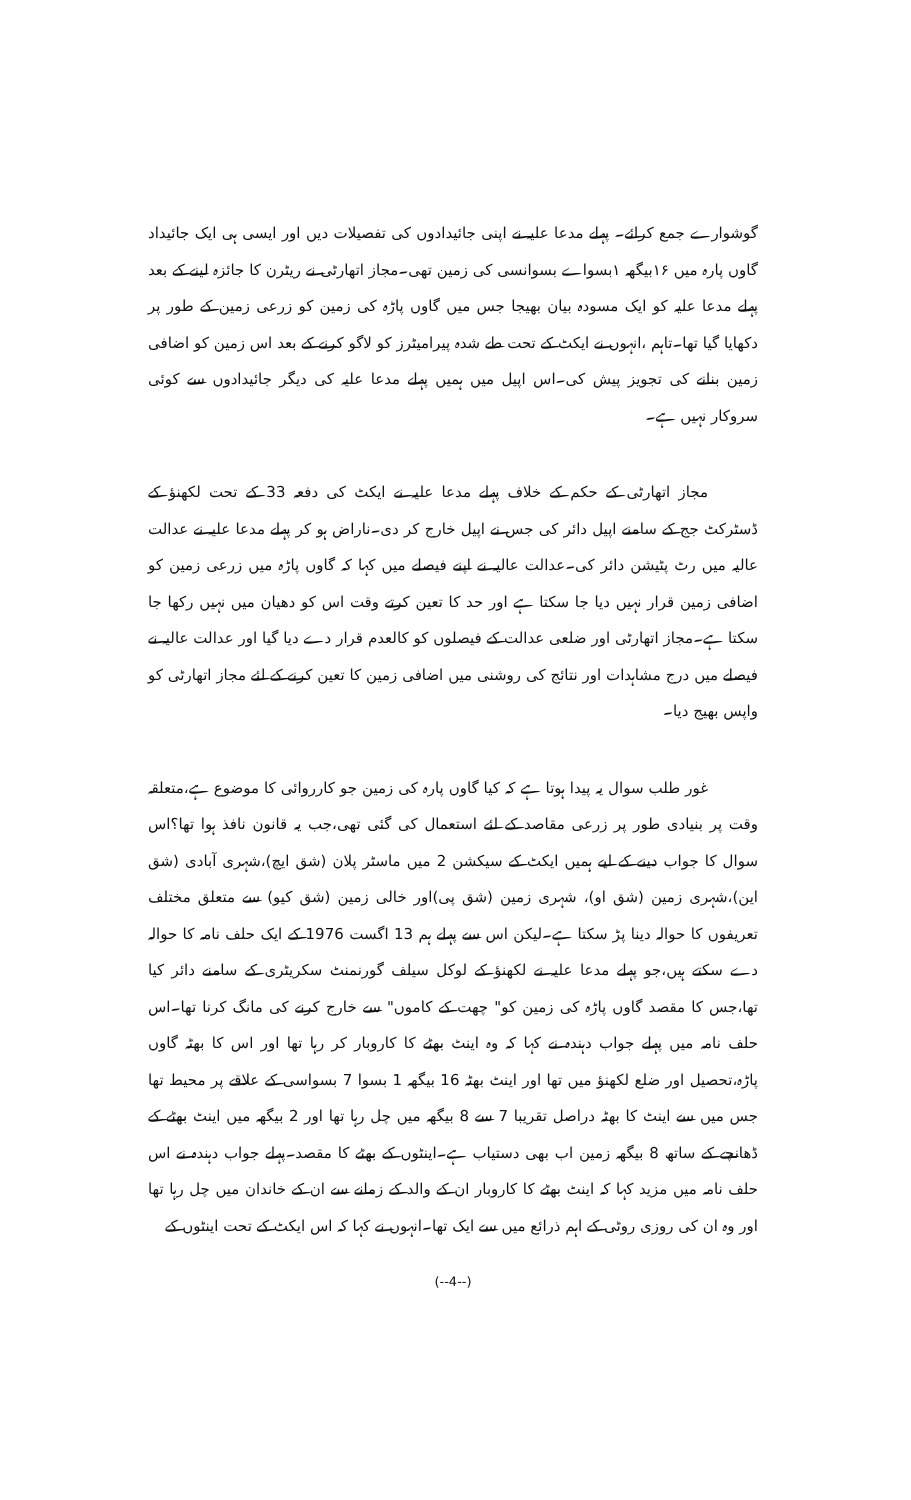گوشوارے جمع کرائے۔ پہلے مدعا علیہ نے اپنی جائیدادوں کی تفصیلات دیں اور ایسی ہی ایک جائیداد گاوں پارہ میں ۱۶بیگھہ ۱بسواے بسوانسی کی زمین تھی۔مجاز اتھارٹی نے ریٹرن کا جائزہ لینے کے بعد پہلے مدعا علیہ کو ایک مسودہ بیان بھیجا جس میں گاوں پاڑہ کی زمین کو زرعی زمین کے طور پر دکھایا گیا تھا۔تاہم ،انہوں نے ایکٹ کے تحت طے شدہ پیرامیٹرز کو لاگو کرنے کے بعد اس زمین کو اضافی زمین بنانے کی تجویز پیش کی۔اس اپیل میں ہمیں پہلے مدعا علیہ کی دیگر جائیدادوں سے کوئی سروکار نہیں ہے۔
مجاز اتھارٹی کے حکم کے خلاف پہلے مدعا علیہ نے ایکٹ کی دفعہ 33 کے تحت لکھنؤ کے ڈسٹرکٹ جج کے سامنے اپیل دائر کی جس نے اپیل خارج کر دی۔ناراض ہو کر پہلے مدعا علیہ نے عدالت عالیہ میں رٹ پٹیشن دائر کی۔عدالت عالیہ نے اپنے فیصلے میں کہا کہ گاوں پاڑہ میں زرعی زمین کو اضافی زمین قرار نہیں دیا جا سکتا ہے اور حد کا تعین کرتے وقت اس کو دھیان میں نہیں رکھا جا سکتا ہے۔مجاز اتھارٹی اور ضلعی عدالت کے فیصلوں کو کالعدم قرار دے دیا گیا اور عدالت عالیہ نے فیصلے میں درج مشاہدات اور نتائج کی روشنی میں اضافی زمین کا تعین کرنے کے لئے مجاز اتھارٹی کو واپس بھیج دیا۔
غور طلب سوال یہ پیدا ہوتا ہے کہ کیا گاوں پارہ کی زمین جو کارروائی کا موضوع ہے،متعلقہ وقت پر بنیادی طور پر زرعی مقاصد کے لئے استعمال کی گئی تھی،جب یہ قانون نافذ ہوا تھا؟اس سوال کا جواب دینے کے لیے ہمیں ایکٹ کے سیکشن 2 میں ماسٹر پلان (شق ایچ)،شہری آبادی (شق این)،شہری زمین (شق او)، شہری زمین (شق پی)اور خالی زمین (شق کیو) سے متعلق مختلف تعریفوں کا حوالہ دینا پڑ سکتا ہے۔لیکن اس سے پہلے ہم 13 اگست 1976 کے ایک حلف نامہ کا حوالہ دے سکتے ہیں،جو پہلے مدعا علیہ نے لکھنؤ کے لوکل سیلف گورنمنٹ سکریٹری کے سامنے دائر کیا تھا،جس کا مقصد گاوں پاڑہ کی زمین کو" چھت کے کاموں" سے خارج کرنے کی مانگ کرنا تھا۔اس حلف نامہ میں پہلے جواب دہندہ نے کہا کہ وہ اینٹ بھٹے کا کاروبار کر رہا تھا اور اس کا بھٹہ گاوں پاڑہ،تحصیل اور ضلع لکھنؤ میں تھا اور اینٹ بھٹہ 16 بیگھہ 1 بسوا 7 بسواسی کے علاقے پر محیط تھا جس میں سے اینٹ کا بھٹہ دراصل تقریبا 7 سے 8 بیگھہ میں چل رہا تھا اور 2 بیگھہ میں اینٹ بھٹے کے ڈھانچے کے ساتھ 8 بیگھہ زمین اب بھی دستیاب ہے۔اینٹوں کے بھٹے کا مقصد۔پہلے جواب دہندہ نے اس حلف نامہ میں مزید کہا کہ اینٹ بھٹے کا کاروبار ان کے والد کے زمانے سے ان کے خاندان میں چل رہا تھا اور وہ ان کی روزی روٹی کے اہم ذرائع میں سے ایک تھا۔انہوں نے کہا کہ اس ایکٹ کے تحت اینٹوں کے
(--4--)